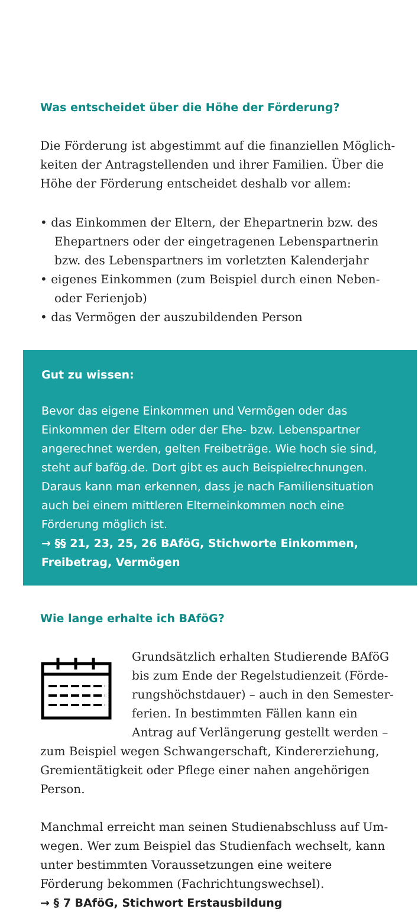Was entscheidet über die Höhe der Förderung?
Die Förderung ist abgestimmt auf die finanziellen Möglich­keiten der Antragstellenden und ihrer Familien. Über die Höhe der Förderung entscheidet deshalb vor allem:
• das Einkommen der Eltern, der Ehepartnerin bzw. des Ehepartners oder der eingetragenen Lebenspartnerin bzw. des Lebenspartners im vorletzten Kalenderjahr
• eigenes Einkommen (zum Beispiel durch einen Neben­oder Ferienjob)
• das Vermögen der auszubildenden Person
Gut zu wissen:
Bevor das eigene Einkommen und Vermögen oder das Einkommen der Eltern oder der Ehe- bzw. Lebenspartner angerechnet werden, gelten Freibeträge. Wie hoch sie sind, steht auf bafög.de. Dort gibt es auch Beispielrechnungen. Daraus kann man erkennen, dass je nach Familiensituation auch bei einem mittleren Elterneinkommen noch eine Förderung möglich ist.
→ §§ 21, 23, 25, 26 BAföG, Stichworte Einkommen, Freibetrag, Vermögen
Wie lange erhalte ich BAföG?
Grundsätzlich erhalten Studierende BAföG bis zum Ende der Regelstudienzeit (Förde­rungshöchstdauer) – auch in den Semester­ferien. In bestimmten Fällen kann ein Antrag auf Verlängerung gestellt werden – zum Bei­spiel wegen Schwangerschaft, Kindererziehung, Gremien­tätigkeit oder Pflege einer nahen angehörigen Person.
Manchmal erreicht man seinen Studienabschluss auf Um­wegen. Wer zum Beispiel das Studienfach wechselt, kann unter bestimmten Voraussetzungen eine weitere Förderung bekommen (Fachrichtungswechsel).
→ § 7 BAföG, Stichwort Erstausbildung